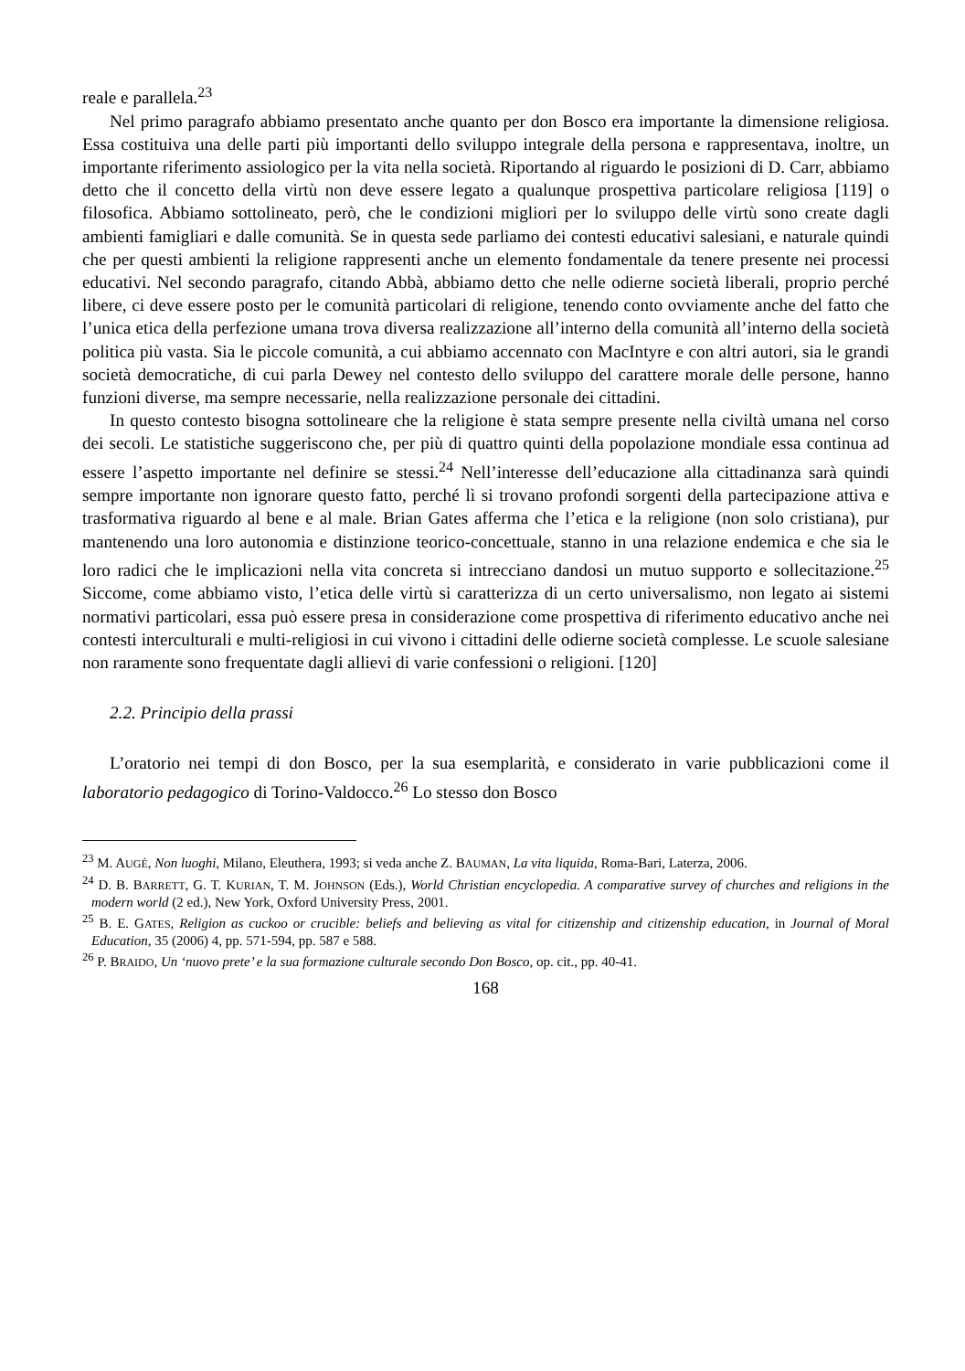reale e parallela.<sup>23</sup>
Nel primo paragrafo abbiamo presentato anche quanto per don Bosco era importante la dimensione religiosa. Essa costituiva una delle parti più importanti dello sviluppo integrale della persona e rappresentava, inoltre, un importante riferimento assiologico per la vita nella società. Riportando al riguardo le posizioni di D. Carr, abbiamo detto che il concetto della virtù non deve essere legato a qualunque prospettiva particolare religiosa [119] o filosofica. Abbiamo sottolineato, però, che le condizioni migliori per lo sviluppo delle virtù sono create dagli ambienti famigliari e dalle comunità. Se in questa sede parliamo dei contesti educativi salesiani, e naturale quindi che per questi ambienti la religione rappresenti anche un elemento fondamentale da tenere presente nei processi educativi. Nel secondo paragrafo, citando Abbà, abbiamo detto che nelle odierne società liberali, proprio perché libere, ci deve essere posto per le comunità particolari di religione, tenendo conto ovviamente anche del fatto che l’unica etica della perfezione umana trova diversa realizzazione all’interno della comunità all’interno della società politica più vasta. Sia le piccole comunità, a cui abbiamo accennato con MacIntyre e con altri autori, sia le grandi società democratiche, di cui parla Dewey nel contesto dello sviluppo del carattere morale delle persone, hanno funzioni diverse, ma sempre necessarie, nella realizzazione personale dei cittadini.
In questo contesto bisogna sottolineare che la religione è stata sempre presente nella civiltà umana nel corso dei secoli. Le statistiche suggeriscono che, per più di quattro quinti della popolazione mondiale essa continua ad essere l’aspetto importante nel definire se stessi.<sup>24</sup> Nell’interesse dell’educazione alla cittadinanza sarà quindi sempre importante non ignorare questo fatto, perché lì si trovano profondi sorgenti della partecipazione attiva e trasformativa riguardo al bene e al male. Brian Gates afferma che l’etica e la religione (non solo cristiana), pur mantenendo una loro autonomia e distinzione teorico-concettuale, stanno in una relazione endemica e che sia le loro radici che le implicazioni nella vita concreta si intrecciano dandosi un mutuo supporto e sollecitazione.<sup>25</sup> Siccome, come abbiamo visto, l’etica delle virtù si caratterizza di un certo universalismo, non legato ai sistemi normativi particolari, essa può essere presa in considerazione come prospettiva di riferimento educativo anche nei contesti interculturali e multi-religiosi in cui vivono i cittadini delle odierne società complesse. Le scuole salesiane non raramente sono frequentate dagli allievi di varie confessioni o religioni. [120]
2.2. Principio della prassi
L’oratorio nei tempi di don Bosco, per la sua esemplarità, e considerato in varie pubblicazioni come il laboratorio pedagogico di Torino-Valdocco.<sup>26</sup> Lo stesso don Bosco
<sup>23</sup> M. AUGÉ, Non luoghi, Milano, Eleuthera, 1993; si veda anche Z. BAUMAN, La vita liquida, Roma-Bari, Laterza, 2006.
<sup>24</sup> D. B. BARRETT, G. T. KURIAN, T. M. JOHNSON (Eds.), World Christian encyclopedia. A comparative survey of churches and religions in the modern world (2 ed.), New York, Oxford University Press, 2001.
<sup>25</sup> B. E. GATES, Religion as cuckoo or crucible: beliefs and believing as vital for citizenship and citizenship education, in Journal of Moral Education, 35 (2006) 4, pp. 571-594, pp. 587 e 588.
<sup>26</sup> P. BRAIDO, Un ‘nuovo prete’ e la sua formazione culturale secondo Don Bosco, op. cit., pp. 40-41.
168